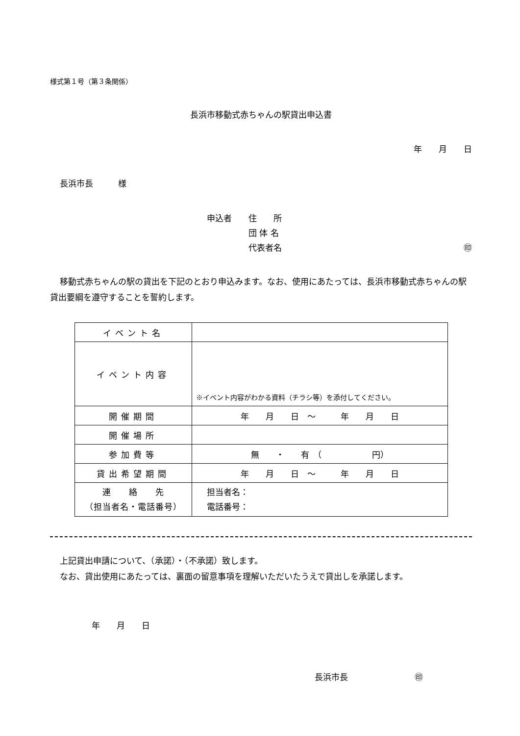様式第１号（第３条関係）
長浜市移動式赤ちゃんの駅貸出申込書
年　　月　　日
長浜市長　　　様
申込者 住　　所
団 体 名
代表者名 ㊞
移動式赤ちゃんの駅の貸出を下記のとおり申込みます。なお、使用にあたっては、長浜市移動式赤ちゃんの駅貸出要綱を遵守することを誓約します。
| イベント名 | |
| イベント内容 | ※イベント内容がわかる資料（チラシ等）を添付してください。 |
| 開催期間 | 年 月 日 ～ 年 月 日 |
| 開催場所 | |
| 参加費等 | 無 ・ 有 （ 円） |
| 貸出希望期間 | 年 月 日 ～ 年 月 日 |
| 連 絡 先 （担当者名・電話番号） | 担当者名： 電話番号： |
上記貸出申請について、（承諾）・（不承諾）致します。
なお、貸出使用にあたっては、裏面の留意事項を理解いただいたうえで貸出しを承諾します。
年　　月　　日
長浜市長　　　　　　　　㊞